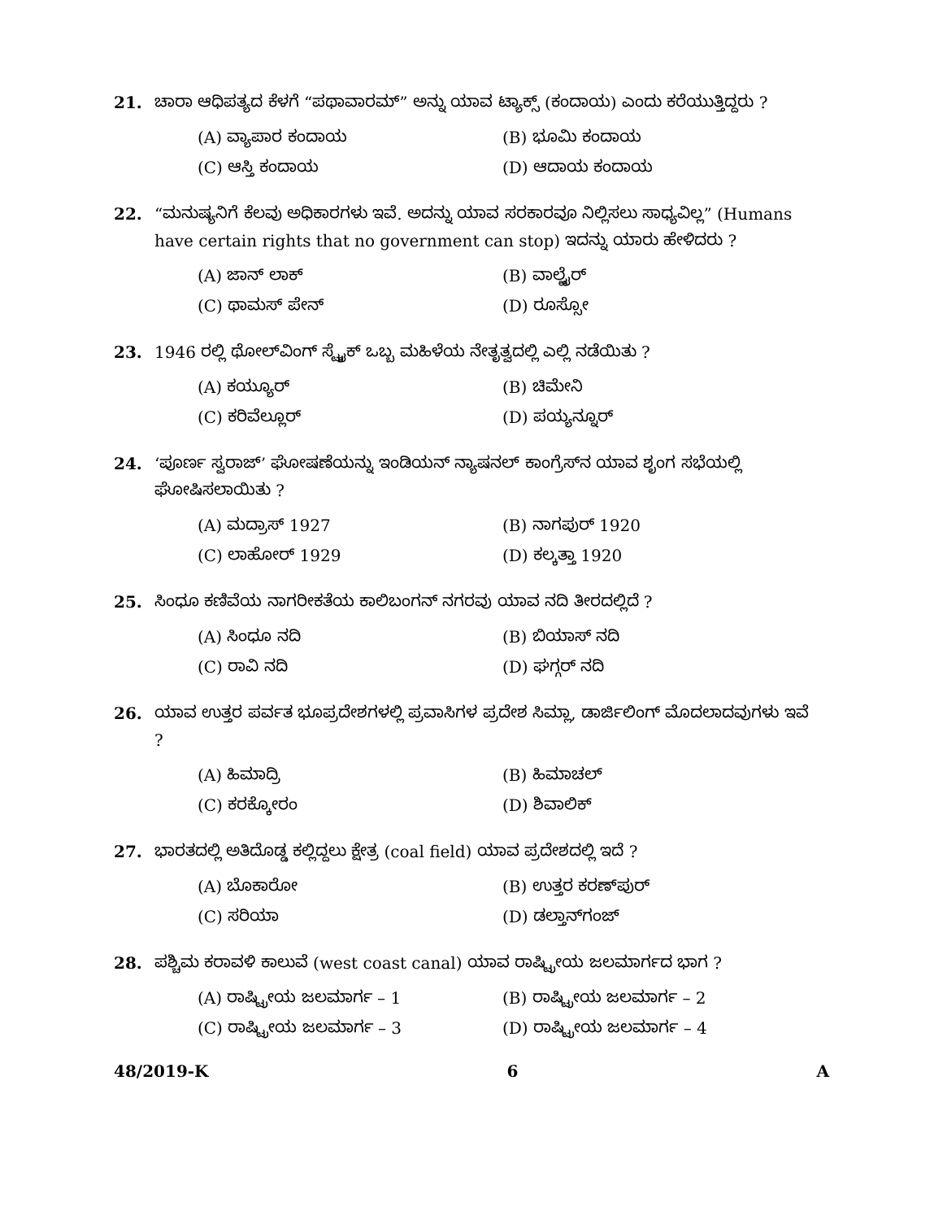21. ಚಾರಾ ಆಧಿಪತ್ಯದ ಕೆಳಗೆ “ಪಥಾವಾರಮ್” ಅನ್ನು ಯಾವ ಟ್ಯಾಕ್ಸ್ (ಕಂದಾಯ) ಎಂದು ಕರೆಯುತ್ತಿದ್ದರು ?
(A) ವ್ಯಾಪಾರ ಕಂದಾಯ
(B) ಭೂಮಿ ಕಂದಾಯ
(C) ಆಸ್ತಿ ಕಂದಾಯ
(D) ಆದಾಯ ಕಂದಾಯ
22. “ಮನುಷ್ಯನಿಗೆ ಕೆಲವು ಅಧಿಕಾರಗಳು ಇವೆ. ಅದನ್ನು ಯಾವ ಸರಕಾರವೂ ನಿಲ್ಲಿಸಲು ಸಾಧ್ಯವಿಲ್ಲ” (Humans have certain rights that no government can stop) ಇದನ್ನು ಯಾರು ಹೇಳಿದರು ?
(A) ಜಾನ್ ಲಾಕ್
(B) ವಾಲ್ಟೈರ್
(C) ಥಾಮಸ್ ಪೇನ್
(D) ರೂಸ್ಸೋ
23. 1946 ರಲ್ಲಿ ಥೋಲ್‌ವಿಂಗ್ ಸ್ಟ್ರೈಕ್ ಒಬ್ಬ ಮಹಿಳೆಯ ನೇತೃತ್ವದಲ್ಲಿ ಎಲ್ಲಿ ನಡೆಯಿತು ?
(A) ಕಯ್ಯೂರ್
(B) ಚಿಮೇನಿ
(C) ಕರಿವೆಲ್ಲೂರ್
(D) ಪಯ್ಯನ್ನೂರ್
24. ‘ಪೂರ್ಣ ಸ್ವರಾಜ್’ ಘೋಷಣೆಯನ್ನು ಇಂಡಿಯನ್ ನ್ಯಾಷನಲ್ ಕಾಂಗ್ರೆಸ್‌ನ ಯಾವ ಶೃಂಗ ಸಭೆಯಲ್ಲಿ ಘೋಷಿಸಲಾಯಿತು ?
(A) ಮದ್ರಾಸ್ 1927
(B) ನಾಗಪುರ್ 1920
(C) ಲಾಹೋರ್ 1929
(D) ಕಲ್ಕತ್ತಾ 1920
25. ಸಿಂಧೂ ಕಣಿವೆಯ ನಾಗರೀಕತೆಯ ಕಾಲಿಬಂಗನ್ ನಗರವು ಯಾವ ನದಿ ತೀರದಲ್ಲಿದೆ ?
(A) ಸಿಂಧೂ ನದಿ
(B) ಬಿಯಾಸ್ ನದಿ
(C) ರಾವಿ ನದಿ
(D) ಘಗ್ಗರ್ ನದಿ
26. ಯಾವ ಉತ್ತರ ಪರ್ವತ ಭೂಪ್ರದೇಶಗಳಲ್ಲಿ ಪ್ರವಾಸಿಗಳ ಪ್ರದೇಶ ಸಿಮ್ಲಾ, ಡಾರ್ಜಿಲಿಂಗ್ ಮೊದಲಾದವುಗಳು ಇವೆ ?
(A) ಹಿಮಾದ್ರಿ
(B) ಹಿಮಾಚಲ್
(C) ಕರಕ್ಕೋರಂ
(D) ಶಿವಾಲಿಕ್
27. ಭಾರತದಲ್ಲಿ ಅತಿದೊಡ್ಡ ಕಲ್ಲಿದ್ದಲು ಕ್ಷೇತ್ರ (coal field) ಯಾವ ಪ್ರದೇಶದಲ್ಲಿ ಇದೆ ?
(A) ಬೊಕಾರೋ
(B) ಉತ್ತರ ಕರಣ್‌ಪುರ್
(C) ಸರಿಯಾ
(D) ಡಲ್ತಾನ್‌ಗಂಜ್
28. ಪಶ್ಚಿಮ ಕರಾವಳಿ ಕಾಲುವೆ (west coast canal) ಯಾವ ರಾಷ್ಟ್ರೀಯ ಜಲಮಾರ್ಗದ ಭಾಗ ?
(A) ರಾಷ್ಟ್ರೀಯ ಜಲಮಾರ್ಗ – 1
(B) ರಾಷ್ಟ್ರೀಯ ಜಲಮಾರ್ಗ – 2
(C) ರಾಷ್ಟ್ರೀಯ ಜಲಮಾರ್ಗ – 3
(D) ರಾಷ್ಟ್ರೀಯ ಜಲಮಾರ್ಗ – 4
48/2019-K 6 A